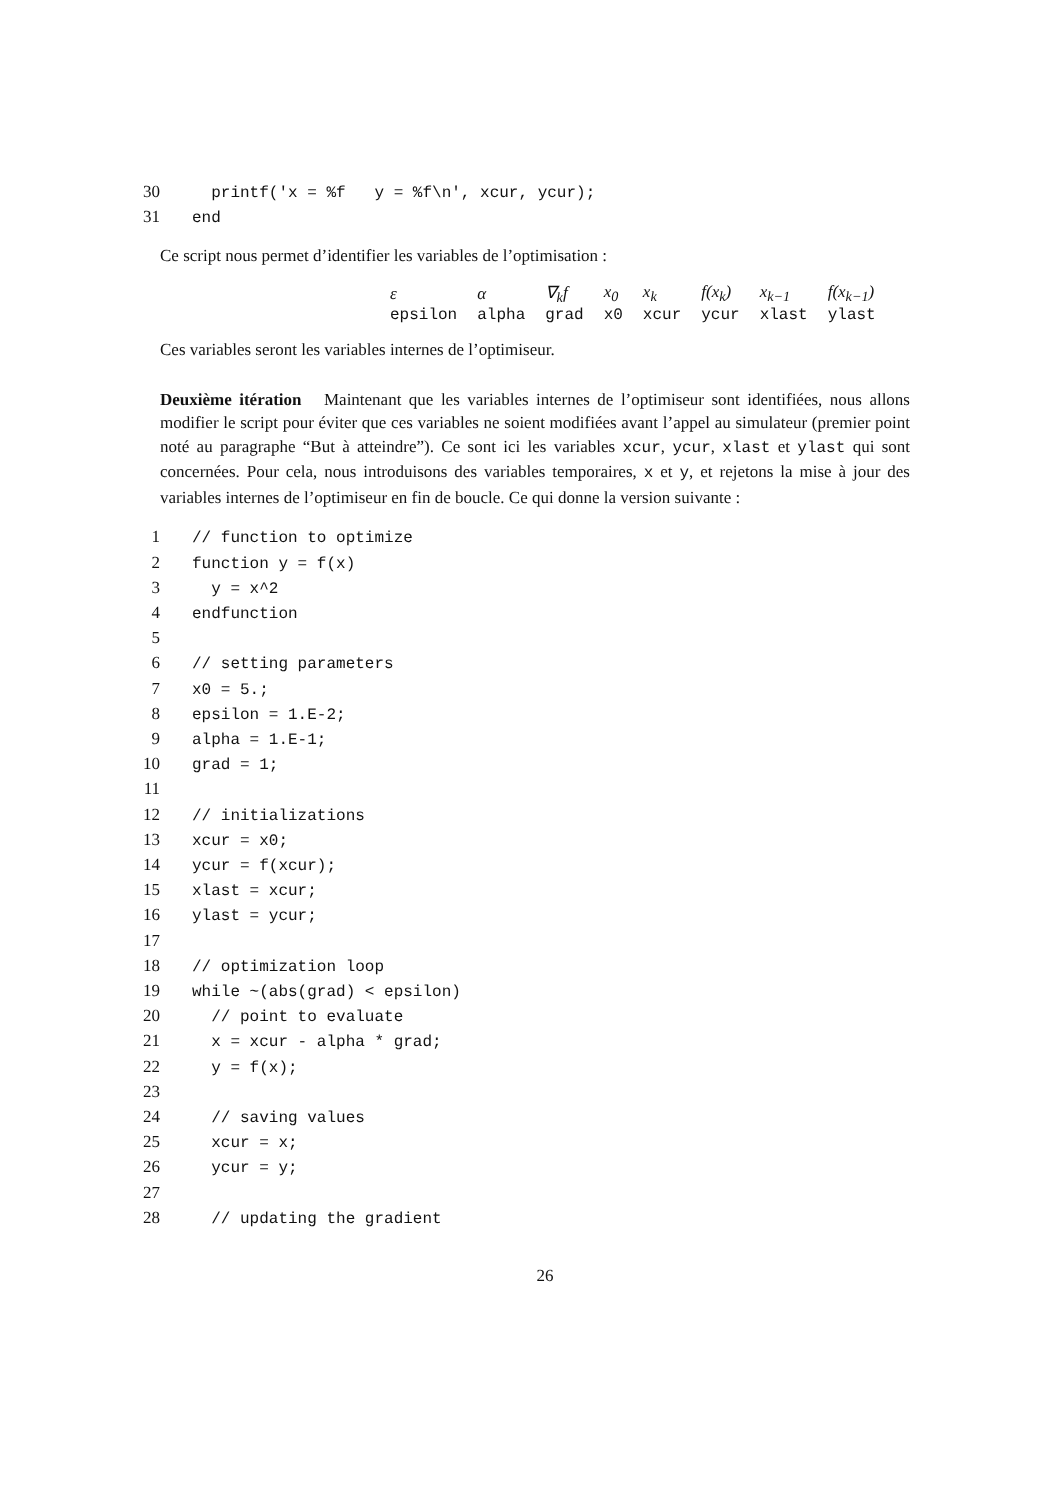30 printf('x = %f y = %f\n', xcur, ycur); 31 end
Ce script nous permet d’identifier les variables de l’optimisation :
| ε | α | ∇<sub>k</sub>f | x<sub>0</sub> | x<sub>k</sub> | f(x<sub>k</sub>) | x<sub>k−1</sub> | f(x<sub>k−1</sub>) |
| epsilon | alpha | grad | x0 | xcur | ycur | xlast | ylast |
Ces variables seront les variables internes de l’optimiseur.
Deuxième itération Maintenant que les variables internes de l’optimiseur sont identifiées, nous allons modifier le script pour éviter que ces variables ne soient modifiées avant l’appel au simulateur (premier point noté au paragraphe “But à atteindre”). Ce sont ici les variables xcur, ycur, xlast et ylast qui sont concernées. Pour cela, nous introduisons des variables temporaires, x et y, et rejetons la mise à jour des variables internes de l’optimiseur en fin de boucle. Ce qui donne la version suivante :
1 // function to optimize 2 function y = f(x) 3 y = x^2 4 endfunction 5 6 // setting parameters 7 x0 = 5.; 8 epsilon = 1.E-2; 9 alpha = 1.E-1; 10 grad = 1; 11 12 // initializations 13 xcur = x0; 14 ycur = f(xcur); 15 xlast = xcur; 16 ylast = ycur; 17 18 // optimization loop 19 while ~(abs(grad) < epsilon) 20 // point to evaluate 21 x = xcur - alpha * grad; 22 y = f(x); 23 24 // saving values 25 xcur = x; 26 ycur = y; 27 28 // updating the gradient
26